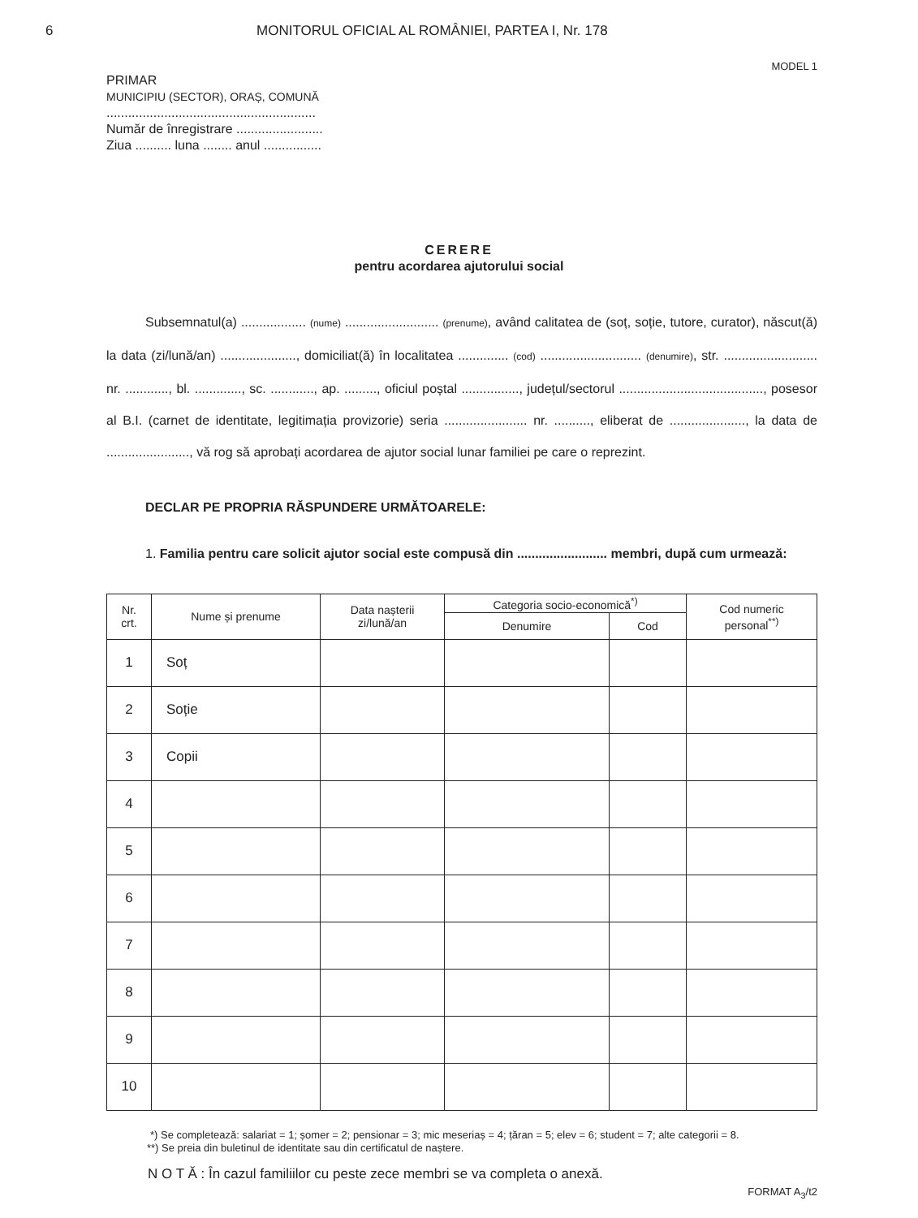6 MONITORUL OFICIAL AL ROMÂNIEI, PARTEA I, Nr. 178
MODEL 1
PRIMAR
MUNICIPIU (SECTOR), ORAȘ, COMUNĂ
..........................................................
Număr de înregistrare ........................
Ziua .......... luna ........ anul ................
CERERE
pentru acordarea ajutorului social
Subsemnatul(a) .................. (nume) .......................... (prenume), având calitatea de (soț, soție, tutore, curator), născut(ă) la data (zi/lună/an) ....................., domiciliat(ă) în localitatea .............. (cod) ............................ (denumire), str. .......................... nr. ............, bl. ............., sc. ............, ap. ........., oficiul poștal ................, județul/sectorul ........................................, posesor al B.I. (carnet de identitate, legitimația provizorie) seria ....................... nr. .........., eliberat de ....................., la data de ......................., vă rog să aprobați acordarea de ajutor social lunar familiei pe care o reprezint.
DECLAR PE PROPRIA RĂSPUNDERE URMĂTOARELE:
1. Familia pentru care solicit ajutor social este compusă din ......................... membri, după cum urmează:
| Nr. crt. | Nume și prenume | Data nașterii zi/lună/an | Categoria socio-economică<sup>*)</sup> | | Cod numeric personal<sup>**)</sup> |
| --- | --- | --- | --- | --- | --- |
| | | | Denumire | Cod | |
| 1 | Soț | | | | |
| 2 | Soție | | | | |
| 3 | Copii | | | | |
| 4 | | | | | |
| 5 | | | | | |
| 6 | | | | | |
| 7 | | | | | |
| 8 | | | | | |
| 9 | | | | | |
| 10 | | | | | |
*) Se completează: salariat = 1; șomer = 2; pensionar = 3; mic meseriaș = 4; țăran = 5; elev = 6; student = 7; alte categorii = 8.
**) Se preia din buletinul de identitate sau din certificatul de naștere.
N O T Ă : În cazul familiilor cu peste zece membri se va completa o anexă.
FORMAT A<sub>3</sub>/t2